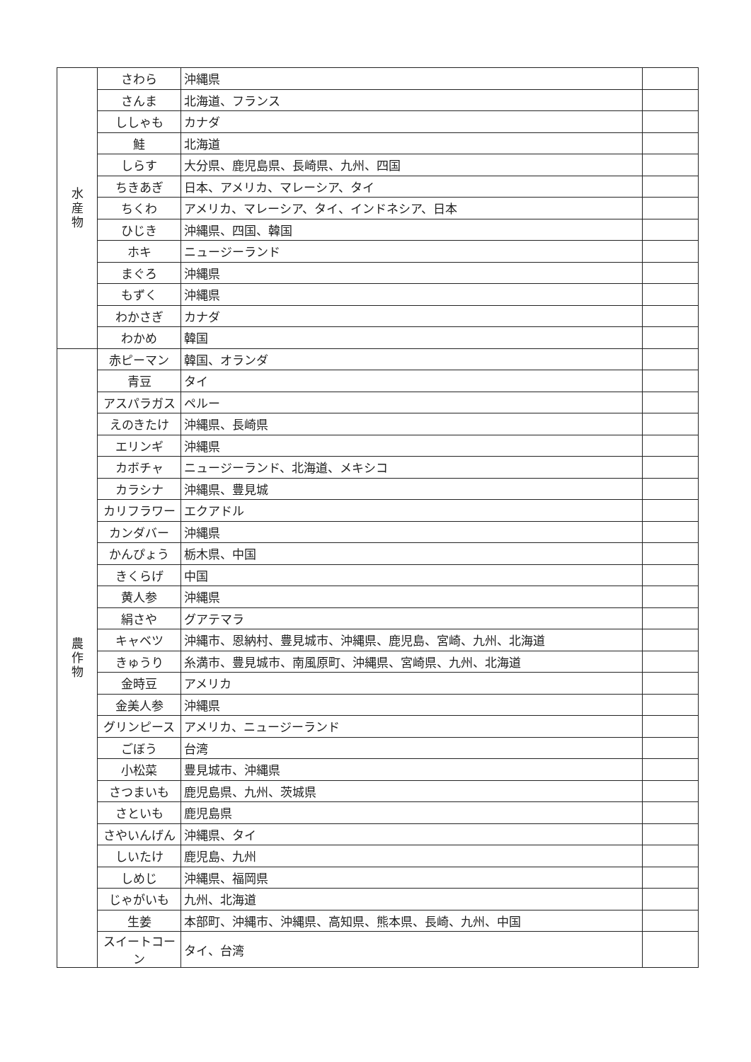| 水 産 物 | さわら | 沖縄県 | |
| | さんま | 北海道、フランス | |
| | ししゃも | カナダ | |
| | 鮭 | 北海道 | |
| | しらす | 大分県、鹿児島県、長崎県、九州、四国 | |
| | ちきあぎ | 日本、アメリカ、マレーシア、タイ | |
| | ちくわ | アメリカ、マレーシア、タイ、インドネシア、日本 | |
| | ひじき | 沖縄県、四国、韓国 | |
| | ホキ | ニュージーランド | |
| | まぐろ | 沖縄県 | |
| | もずく | 沖縄県 | |
| | わかさぎ | カナダ | |
| | わかめ | 韓国 | |
| 農 作 物 | 赤ピーマン | 韓国、オランダ | |
| | 青豆 | タイ | |
| | アスパラガス | ペルー | |
| | えのきたけ | 沖縄県、長崎県 | |
| | エリンギ | 沖縄県 | |
| | カボチャ | ニュージーランド、北海道、メキシコ | |
| | カラシナ | 沖縄県、豊見城 | |
| | カリフラワー | エクアドル | |
| | カンダバー | 沖縄県 | |
| | かんぴょう | 栃木県、中国 | |
| | きくらげ | 中国 | |
| | 黄人参 | 沖縄県 | |
| | 絹さや | グアテマラ | |
| | キャベツ | 沖縄市、恩納村、豊見城市、沖縄県、鹿児島、宮崎、九州、北海道 | |
| | きゅうり | 糸満市、豊見城市、南風原町、沖縄県、宮崎県、九州、北海道 | |
| | 金時豆 | アメリカ | |
| | 金美人参 | 沖縄県 | |
| | グリンピース | アメリカ、ニュージーランド | |
| | ごぼう | 台湾 | |
| | 小松菜 | 豊見城市、沖縄県 | |
| | さつまいも | 鹿児島県、九州、茨城県 | |
| | さといも | 鹿児島県 | |
| | さやいんげん | 沖縄県、タイ | |
| | しいたけ | 鹿児島、九州 | |
| | しめじ | 沖縄県、福岡県 | |
| | じゃがいも | 九州、北海道 | |
| | 生姜 | 本部町、沖縄市、沖縄県、高知県、熊本県、長崎、九州、中国 | |
| | スイートコーン | タイ、台湾 | |